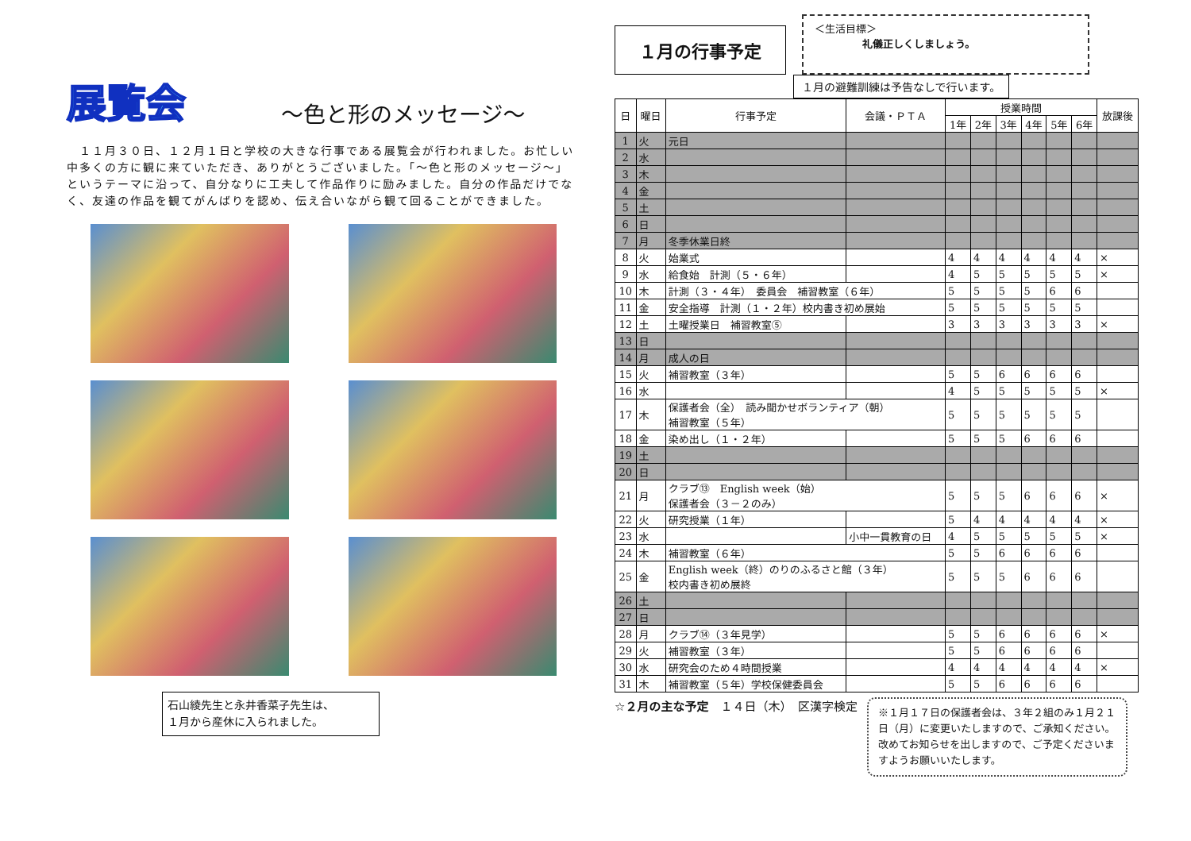展覧会
～色と形のメッセージ～
　１１月３０日、１２月１日と学校の大きな行事である展覧会が行われました。お忙しい中多くの方に観に来ていただき、ありがとうございました。「～色と形のメッセージ～」というテーマに沿って、自分なりに工夫して作品作りに励みました。自分の作品だけでなく、友達の作品を観てがんばりを認め、伝え合いながら観て回ることができました。
石山綾先生と永井香菜子先生は、
１月から産休に入られました。
１月の行事予定
＜生活目標＞
礼儀正しくしましょう。
１月の避難訓練は予告なしで行います。
| 日 | 曜日 | 行事予定 | 会議・ＰＴＡ | 授業時間 | | | | | | 放課後 |
| --- | --- | --- | --- | --- | --- | --- | --- | --- | --- | --- |
| | | | | 1年 | 2年 | 3年 | 4年 | 5年 | 6年 | |
| 1 | 火 | 元日 | | | | | | | | |
| 2 | 水 | | | | | | | | | |
| 3 | 木 | | | | | | | | | |
| 4 | 金 | | | | | | | | | |
| 5 | 土 | | | | | | | | | |
| 6 | 日 | | | | | | | | | |
| 7 | 月 | 冬季休業日終 | | | | | | | | |
| 8 | 火 | 始業式 | | 4 | 4 | 4 | 4 | 4 | 4 | × |
| 9 | 水 | 給食始 計測（５・６年） | | 4 | 5 | 5 | 5 | 5 | 5 | × |
| 10 | 木 | 計測（３・４年） 委員会 補習教室（６年） | | 5 | 5 | 5 | 5 | 6 | 6 | |
| 11 | 金 | 安全指導 計測（１・２年）校内書き初め展始 | | 5 | 5 | 5 | 5 | 5 | 5 | |
| 12 | 土 | 土曜授業日 補習教室⑤ | | 3 | 3 | 3 | 3 | 3 | 3 | × |
| 13 | 日 | | | | | | | | | |
| 14 | 月 | 成人の日 | | | | | | | | |
| 15 | 火 | 補習教室（３年） | | 5 | 5 | 6 | 6 | 6 | 6 | |
| 16 | 水 | | | 4 | 5 | 5 | 5 | 5 | 5 | × |
| 17 | 木 | 保護者会（全） 読み聞かせボランティア（朝） 補習教室（５年） | | 5 | 5 | 5 | 5 | 5 | 5 | |
| 18 | 金 | 染め出し（１・２年） | | 5 | 5 | 5 | 6 | 6 | 6 | |
| 19 | 土 | | | | | | | | | |
| 20 | 日 | | | | | | | | | |
| 21 | 月 | クラブ⑬ English week（始） 保護者会（３－２のみ） | | 5 | 5 | 5 | 6 | 6 | 6 | × |
| 22 | 火 | 研究授業（１年） | | 5 | 4 | 4 | 4 | 4 | 4 | × |
| 23 | 水 | | 小中一貫教育の日 | 4 | 5 | 5 | 5 | 5 | 5 | × |
| 24 | 木 | 補習教室（６年） | | 5 | 5 | 6 | 6 | 6 | 6 | |
| 25 | 金 | English week（終）のりのふるさと館（３年） 校内書き初め展終 | | 5 | 5 | 5 | 6 | 6 | 6 | |
| 26 | 土 | | | | | | | | | |
| 27 | 日 | | | | | | | | | |
| 28 | 月 | クラブ⑭（３年見学） | | 5 | 5 | 6 | 6 | 6 | 6 | × |
| 29 | 火 | 補習教室（３年） | | 5 | 5 | 6 | 6 | 6 | 6 | |
| 30 | 水 | 研究会のため４時間授業 | | 4 | 4 | 4 | 4 | 4 | 4 | × |
| 31 | 木 | 補習教室（５年）学校保健委員会 | | 5 | 5 | 6 | 6 | 6 | 6 | |
☆２月の主な予定　１４日（木）　区漢字検定
※１月１７日の保護者会は、３年２組のみ１月２１日（月）に変更いたしますので、ご承知ください。改めてお知らせを出しますので、ご予定くださいますようお願いいたします。